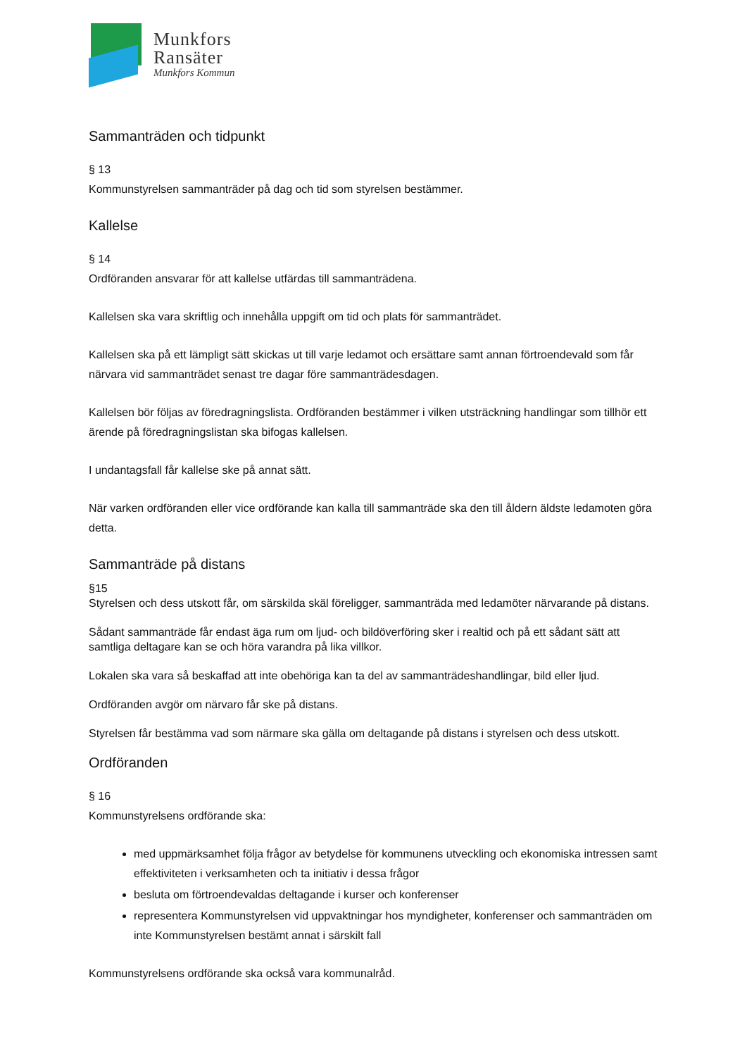Munkfors
Ransäter
Munkfors Kommun
Sammanträden och tidpunkt
§ 13
Kommunstyrelsen sammanträder på dag och tid som styrelsen bestämmer.
Kallelse
§ 14
Ordföranden ansvarar för att kallelse utfärdas till sammanträdena.
Kallelsen ska vara skriftlig och innehålla uppgift om tid och plats för sammanträdet.
Kallelsen ska på ett lämpligt sätt skickas ut till varje ledamot och ersättare samt annan förtroendevald som får närvara vid sammanträdet senast tre dagar före sammanträdesdagen.
Kallelsen bör följas av föredragningslista. Ordföranden bestämmer i vilken utsträckning handlingar som tillhör ett ärende på föredragningslistan ska bifogas kallelsen.
I undantagsfall får kallelse ske på annat sätt.
När varken ordföranden eller vice ordförande kan kalla till sammanträde ska den till åldern äldste ledamoten göra detta.
Sammanträde på distans
§15
Styrelsen och dess utskott får, om särskilda skäl föreligger, sammanträda med ledamöter närvarande på distans.
Sådant sammanträde får endast äga rum om ljud- och bildöverföring sker i realtid och på ett sådant sätt att samtliga deltagare kan se och höra varandra på lika villkor.
Lokalen ska vara så beskaffad att inte obehöriga kan ta del av sammanträdeshandlingar, bild eller ljud.
Ordföranden avgör om närvaro får ske på distans.
Styrelsen får bestämma vad som närmare ska gälla om deltagande på distans i styrelsen och dess utskott.
Ordföranden
§ 16
Kommunstyrelsens ordförande ska:
med uppmärksamhet följa frågor av betydelse för kommunens utveckling och ekonomiska intressen samt effektiviteten i verksamheten och ta initiativ i dessa frågor
besluta om förtroendevaldas deltagande i kurser och konferenser
representera Kommunstyrelsen vid uppvaktningar hos myndigheter, konferenser och sammanträden om inte Kommunstyrelsen bestämt annat i särskilt fall
Kommunstyrelsens ordförande ska också vara kommunalråd.